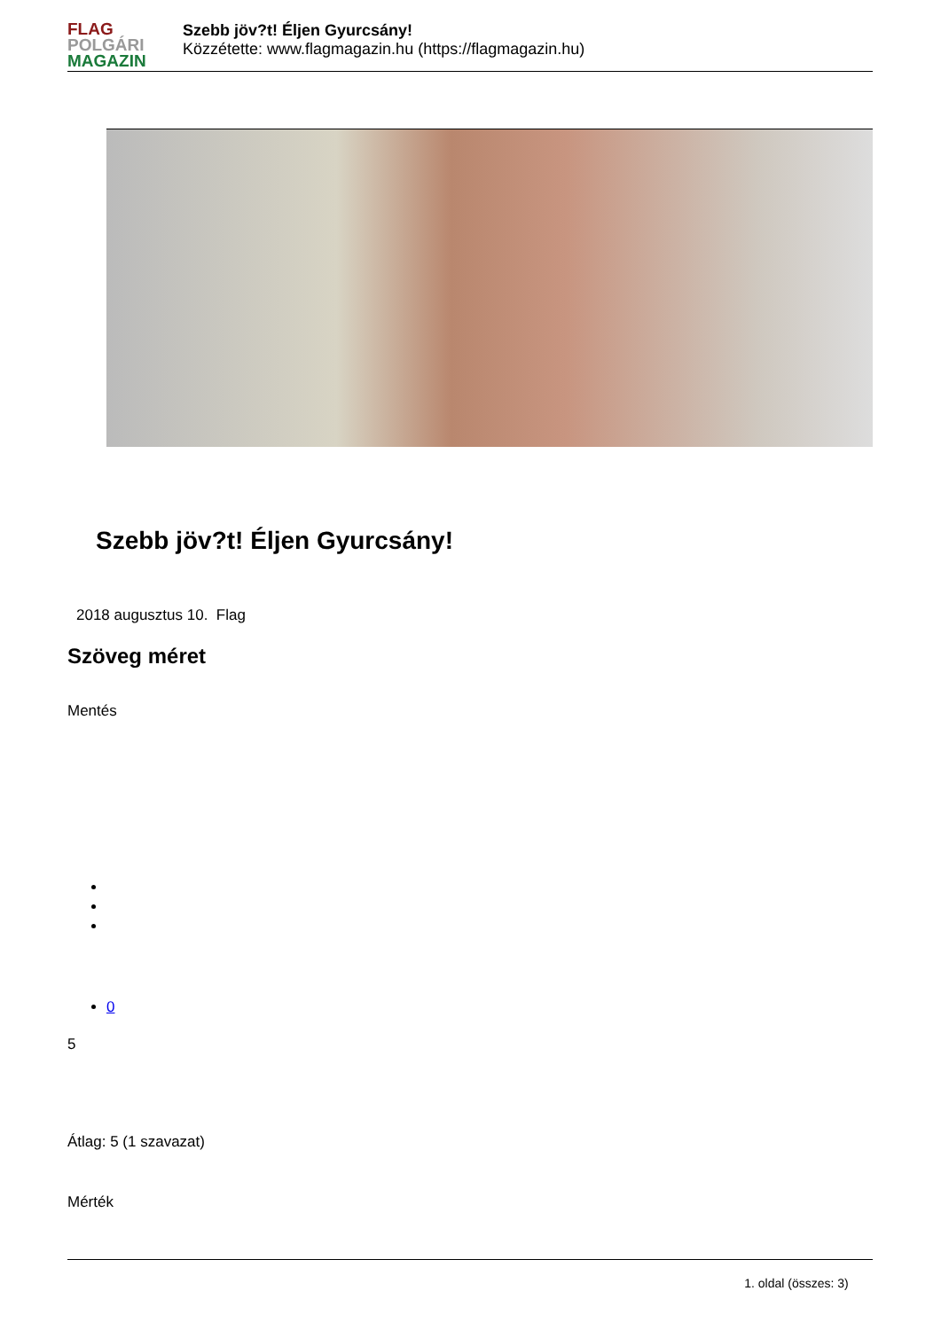FLAG
POLGÁRI
MAGAZIN
Szebb jöv?t! Éljen Gyurcsány!
Közzétette: www.flagmagazin.hu (https://flagmagazin.hu)
Szebb jöv?t! Éljen Gyurcsány!
2018 augusztus 10. Flag
Szöveg méret
Mentés
0
5
Átlag: 5 (1 szavazat)
Mérték
1. oldal (összes: 3)